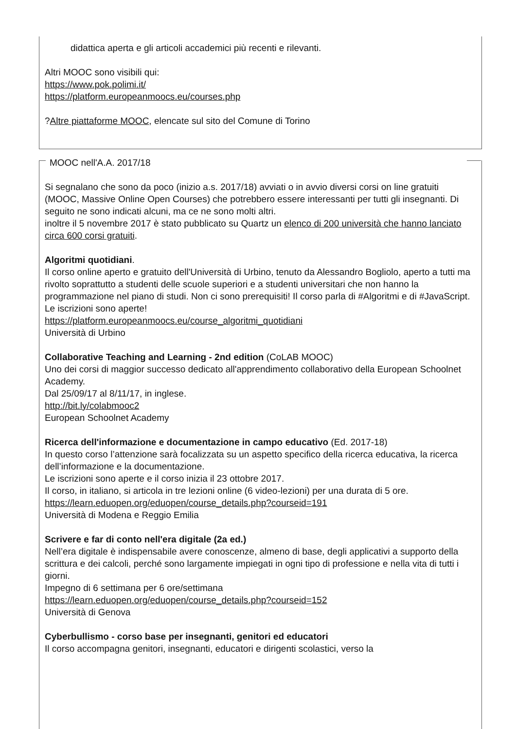didattica aperta e gli articoli accademici più recenti e rilevanti.
Altri MOOC sono visibili qui:
https://www.pok.polimi.it/
https://platform.europeanmoocs.eu/courses.php
?Altre piattaforme MOOC, elencate sul sito del Comune di Torino
MOOC nell'A.A. 2017/18
Si segnalano che sono da poco (inizio a.s. 2017/18) avviati o in avvio diversi corsi on line gratuiti (MOOC, Massive Online Open Courses) che potrebbero essere interessanti per tutti gli insegnanti. Di seguito ne sono indicati alcuni, ma ce ne sono molti altri.
inoltre il 5 novembre 2017 è stato pubblicato su Quartz un elenco di 200 università che hanno lanciato circa 600 corsi gratuiti.
Algoritmi quotidiani.
Il corso online aperto e gratuito dell'Università di Urbino, tenuto da Alessandro Bogliolo, aperto a tutti ma rivolto soprattutto a studenti delle scuole superiori e a studenti universitari che non hanno la programmazione nel piano di studi. Non ci sono prerequisiti! Il corso parla di #Algoritmi e di #JavaScript. Le iscrizioni sono aperte!
https://platform.europeanmoocs.eu/course_algoritmi_quotidiani
Università di Urbino
Collaborative Teaching and Learning - 2nd edition (CoLAB MOOC)
Uno dei corsi di maggior successo dedicato all'apprendimento collaborativo della European Schoolnet Academy.
Dal 25/09/17 al 8/11/17, in inglese.
http://bit.ly/colabmooc2
European Schoolnet Academy
Ricerca dell'informazione e documentazione in campo educativo (Ed. 2017-18)
In questo corso l’attenzione sarà focalizzata su un aspetto specifico della ricerca educativa, la ricerca dell’informazione e la documentazione.
Le iscrizioni sono aperte e il corso inizia il 23 ottobre 2017.
Il corso, in italiano, si articola in tre lezioni online (6 video-lezioni) per una durata di 5 ore.
https://learn.eduopen.org/eduopen/course_details.php?courseid=191
Università di Modena e Reggio Emilia
Scrivere e far di conto nell'era digitale (2a ed.)
Nell’era digitale è indispensabile avere conoscenze, almeno di base, degli applicativi a supporto della scrittura e dei calcoli, perché sono largamente impiegati in ogni tipo di professione e nella vita di tutti i giorni.
Impegno di 6 settimana per 6 ore/settimana
https://learn.eduopen.org/eduopen/course_details.php?courseid=152
Università di Genova
Cyberbullismo - corso base per insegnanti, genitori ed educatori
Il corso accompagna genitori, insegnanti, educatori e dirigenti scolastici, verso la